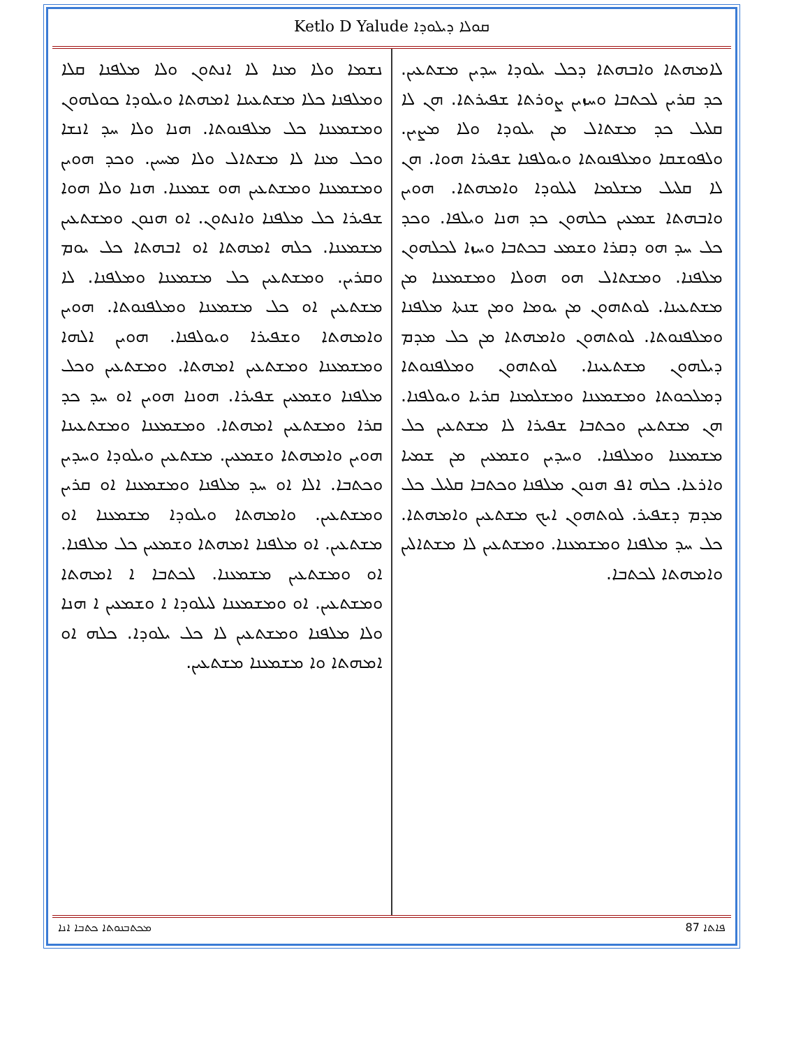Ketlo D Yalude ܩܘܠܐ ܕܝܠܘܕܐ
ܠܐܡܗܬܐ ܘܐܒܗܬܐ ܕܟܠ ܝܠܘܕܐ ܚܕܝܢ ܡܫܬܥܝܢ. ܟܕ ܩܪܝܢ ܠܟܬܒܐ ܘܚܙܝܢ ܨܘܪܬܐ ܫܦܝܪܬܐ. ܗܢ ܠܐ ܩܠܝܠ ܟܕ ܡܫܬܐܠ ܡܢ ܝܠܘܕܐ ܘܠܐ ܡܨܝܢ. ܘܠܦܘܫܩܐ ܘܡܠܦܢܘܬܐ ܘܝܘܠܦܢܐ ܫܦܝܪܐ ܗܘܐ. ܗܢ ܠܐ ܩܠܝܠ ܡܫܠܡܐ ܠܝܠܘܕܐ ܘܐܡܗܬܐ. ܗܘܝܢ ܘܐܒܗܬܐ ܫܡܥܝܢ ܟܠܗܘܢ ܟܕ ܗܢܐ ܘܝܠܦܐ. ܘܟܕ ܟܠ ܚܕ ܗܘ ܕܩܪܐ ܘܫܡܥ ܒܟܬܒܐ ܘܚܙܐ ܠܟܠܗܘܢ ܡܠܦܢܐ. ܘܡܫܬܐܠ ܗܘ ܗܘܠܐ ܘܡܫܡܥܢܐ ܡܢ ܡܫܬܥܝܢܐ. ܠܘܬܗܘܢ ܡܢ ܝܘܡܐ ܘܡܢ ܫܢܬܐ ܡܠܦܢܐ ܘܡܠܦܢܘܬܐ. ܠܘܬܗܘܢ ܘܐܡܗܬܐ ܡܢ ܟܠ ܡܕܡ ܕܝܠܗܘܢ ܡܫܬܥܝܢܐ. ܠܘܬܗܘܢ ܘܡܠܦܢܘܬܐ ܕܡܠܟܘܬܐ ܘܡܫܡܥܢܐ ܘܡܫܠܡܢܐ ܩܪܝܐ ܘܝܘܠܦܢܐ. ܗܢ ܡܫܬܥܝܢ ܘܟܬܒܐ ܫܦܝܪܐ ܠܐ ܡܫܬܥܝܢ ܟܠ ܡܫܡܥܢܐ ܘܡܠܦܢܐ. ܘܚܕܝܢ ܘܫܡܥܝܢ ܡܢ ܫܡܝܐ ܘܐܪܥܐ. ܟܠܗ ܐܦ ܗܢܘܢ ܡܠܦܢܐ ܘܟܬܒܐ ܩܠܝܠ ܟܠ ܡܕܡ ܕܫܦܝܪ. ܠܘܬܗܘܢ ܐܝܟ ܡܫܬܥܝܢ ܘܐܡܗܬܐ. ܟܠ ܚܕ ܡܠܦܢܐ ܘܡܫܡܥܢܐ. ܘܡܫܬܥܝܢ ܠܐ ܡܫܬܐܠܝܢ ܘܐܡܗܬܐ ܠܟܬܒܐ.
ܢܫܡܐ ܘܠܐ ܡܢܐ ܠܐ ܐܢܬܘܢ ܘܠܐ ܡܠܦܢܐ ܩܠܐ ܘܡܠܦܢܐ ܟܠܐ ܡܫܬܥܝܢܐ ܐܡܗܬܐ ܘܝܠܘܕܐ ܟܘܠܗܘܢ ܘܡܫܡܥܢܐ ܟܠ ܡܠܦܢܘܬܐ. ܗܢܐ ܘܠܐ ܚܕ ܐܢܫܐ ܘܟܠ ܡܢܐ ܠܐ ܡܫܬܐܠ ܘܠܐ ܡܚܝܢ. ܘܟܕ ܗܘܝܢ ܘܡܫܡܥܢܐ ܘܡܫܬܥܝܢ ܗܘ ܫܡܥܢܐ. ܗܢܐ ܘܠܐ ܗܘܐ ܫܦܝܪܐ ܟܠ ܡܠܦܢܐ ܘܐܢܬܘܢ. ܐܘ ܗܢܘܢ ܘܡܫܬܥܝܢ ܡܫܡܥܢܐ. ܟܠܗ ܐܡܗܬܐ ܐܘ ܐܒܗܬܐ ܟܠ ܝܘܡ ܘܩܪܝܢ. ܘܡܫܬܥܝܢ ܟܠ ܡܫܡܥܢܐ ܘܡܠܦܢܐ. ܠܐ ܡܫܬܥܝܢ ܐܘ ܟܠ ܡܫܡܥܢܐ ܘܡܠܦܢܘܬܐ. ܗܘܝܢ ܘܐܡܗܬܐ ܘܫܦܝܪܐ ܘܝܘܠܦܢܐ. ܗܘܝܢ ܐܠܗܐ ܘܡܫܡܥܢܐ ܘܡܫܬܥܝܢ ܐܡܗܬܐ. ܘܡܫܬܥܝܢ ܘܟܠ ܡܠܦܢܐ ܘܫܡܥܝܢ ܫܦܝܪܐ. ܗܘܢܐ ܗܘܝܢ ܐܘ ܚܕ ܟܕ ܩܪܐ ܘܡܫܬܥܝܢ ܐܡܗܬܐ. ܘܡܫܡܥܢܐ ܘܡܫܬܥܝܢܐ ܗܘܝܢ ܘܐܡܗܬܐ ܘܫܡܥܝܢ. ܡܫܬܥܝܢ ܘܝܠܘܕܐ ܘܚܕܝܢ ܘܟܬܒܐ. ܐܠܐ ܐܘ ܚܕ ܡܠܦܢܐ ܘܡܫܡܥܢܐ ܐܘ ܩܪܝܢ ܘܡܫܬܥܝܢ. ܘܐܡܗܬܐ ܘܝܠܘܕܐ ܡܫܡܥܢܐ ܐܘ ܡܫܬܥܝܢ. ܐܘ ܡܠܦܢܐ ܐܡܗܬܐ ܘܫܡܥܝܢ ܟܠ ܡܠܦܢܐ. ܐܘ ܘܡܫܬܥܝܢ ܡܫܡܥܢܐ. ܠܟܬܒܐ ܐ ܐܡܗܬܐ ܘܡܫܬܥܝܢ. ܐܘ ܘܡܫܡܥܢܐ ܠܝܠܘܕܐ ܐ ܘܫܡܥܝܢ ܐ ܗܢܐ ܘܠܐ ܡܠܦܢܐ ܘܡܫܬܥܝܢ ܠܐ ܟܠ ܝܠܘܕܐ. ܟܠܗ ܐܘ ܐܡܗܬܐ ܘܐ ܡܫܡܥܢܐ ܡܫܬܥܝܢ.
ܡܟܬܒܢܘܬܐ ܟܬܒܐ ܐܢܐ 87 ܦܐܬܐ